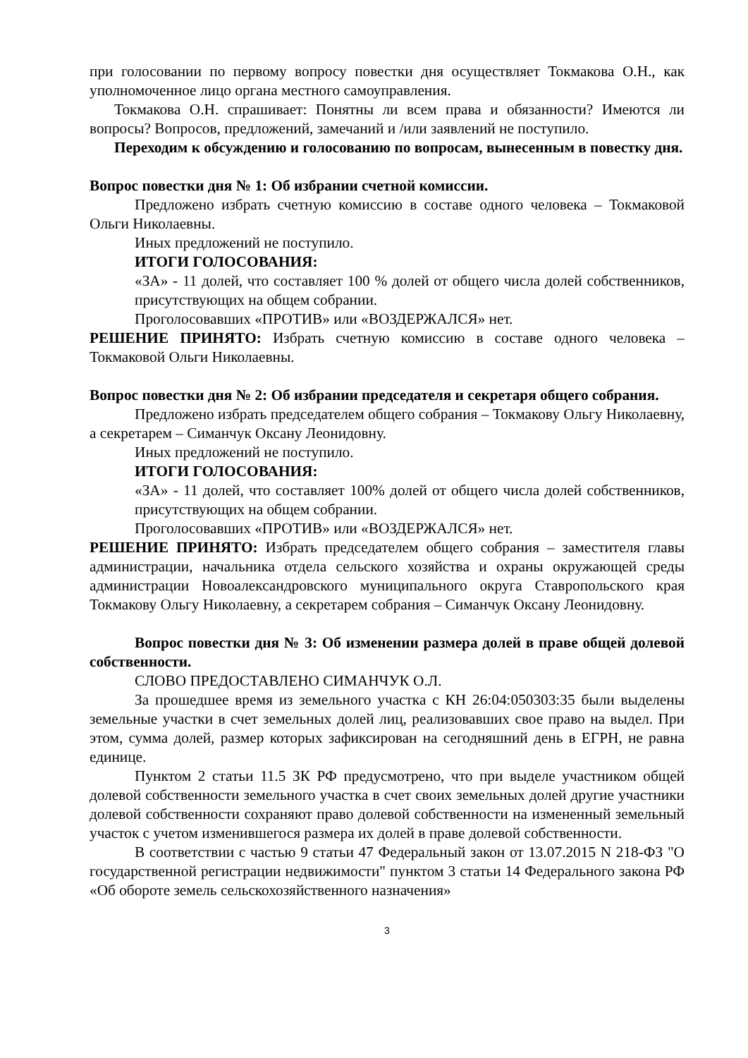при голосовании по первому вопросу повестки дня осуществляет Токмакова О.Н., как уполномоченное лицо органа местного самоуправления.
Токмакова О.Н. спрашивает: Понятны ли всем права и обязанности? Имеются ли вопросы? Вопросов, предложений, замечаний и /или заявлений не поступило.
Переходим к обсуждению и голосованию по вопросам, вынесенным в повестку дня.
Вопрос повестки дня № 1: Об избрании счетной комиссии.
Предложено избрать счетную комиссию в составе одного человека – Токмаковой Ольги Николаевны.
Иных предложений не поступило.
ИТОГИ ГОЛОСОВАНИЯ:
«ЗА» - 11 долей, что составляет 100 % долей от общего числа долей собственников, присутствующих на общем собрании.
Проголосовавших «ПРОТИВ» или «ВОЗДЕРЖАЛСЯ» нет.
РЕШЕНИЕ ПРИНЯТО: Избрать счетную комиссию в составе одного человека – Токмаковой Ольги Николаевны.
Вопрос повестки дня № 2: Об избрании председателя и секретаря общего собрания.
Предложено избрать председателем общего собрания – Токмакову Ольгу Николаевну, а секретарем – Симанчук Оксану Леонидовну.
Иных предложений не поступило.
ИТОГИ ГОЛОСОВАНИЯ:
«ЗА» - 11 долей, что составляет 100% долей от общего числа долей собственников, присутствующих на общем собрании.
Проголосовавших «ПРОТИВ» или «ВОЗДЕРЖАЛСЯ» нет.
РЕШЕНИЕ ПРИНЯТО: Избрать председателем общего собрания – заместителя главы администрации, начальника отдела сельского хозяйства и охраны окружающей среды администрации Новоалександровского муниципального округа Ставропольского края Токмакову Ольгу Николаевну, а секретарем собрания – Симанчук Оксану Леонидовну.
Вопрос повестки дня № 3: Об изменении размера долей в праве общей долевой собственности.
СЛОВО ПРЕДОСТАВЛЕНО СИМАНЧУК О.Л.
За прошедшее время из земельного участка с КН 26:04:050303:35 были выделены земельные участки в счет земельных долей лиц, реализовавших свое право на выдел. При этом, сумма долей, размер которых зафиксирован на сегодняшний день в ЕГРН, не равна единице.
Пунктом 2 статьи 11.5 ЗК РФ предусмотрено, что при выделе участником общей долевой собственности земельного участка в счет своих земельных долей другие участники долевой собственности сохраняют право долевой собственности на измененный земельный участок с учетом изменившегося размера их долей в праве долевой собственности.
В соответствии с частью 9 статьи 47 Федеральный закон от 13.07.2015 N 218-ФЗ "О государственной регистрации недвижимости" пунктом 3 статьи 14 Федерального закона РФ «Об обороте земель сельскохозяйственного назначения»
3